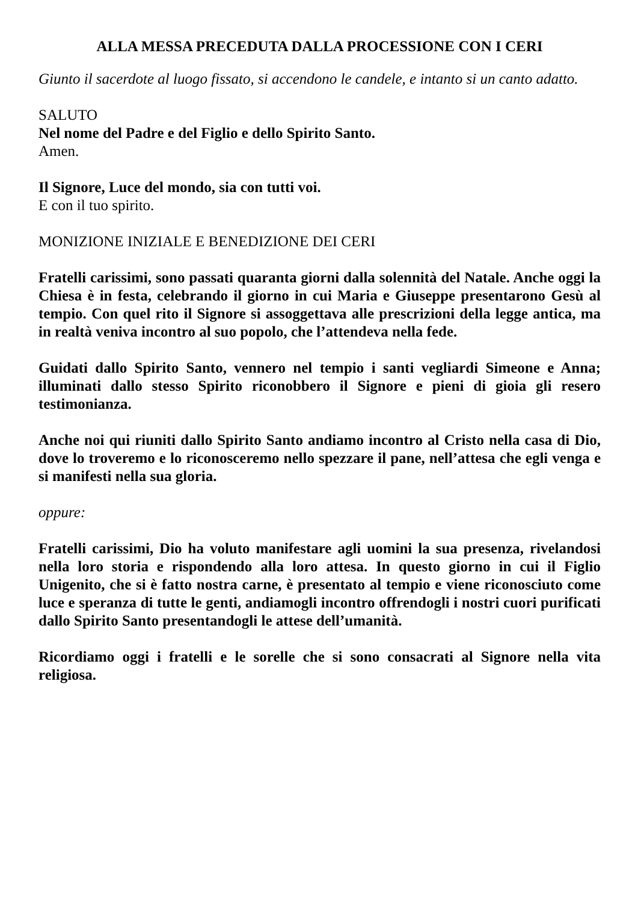ALLA MESSA PRECEDUTA DALLA PROCESSIONE CON I CERI
Giunto il sacerdote al luogo fissato, si accendono le candele, e intanto si un canto adatto.
SALUTO
Nel nome del Padre e del Figlio e dello Spirito Santo.
Amen.
Il Signore, Luce del mondo, sia con tutti voi.
E con il tuo spirito.
MONIZIONE INIZIALE E BENEDIZIONE DEI CERI
Fratelli carissimi, sono passati quaranta giorni dalla solennità del Natale. Anche oggi la Chiesa è in festa, celebrando il giorno in cui Maria e Giuseppe presentarono Gesù al tempio. Con quel rito il Signore si assoggettava alle prescrizioni della legge antica, ma in realtà veniva incontro al suo popolo, che l’attendeva nella fede.
Guidati dallo Spirito Santo, vennero nel tempio i santi vegliardi Simeone e Anna; illuminati dallo stesso Spirito riconobbero il Signore e pieni di gioia gli resero testimonianza.
Anche noi qui riuniti dallo Spirito Santo andiamo incontro al Cristo nella casa di Dio, dove lo troveremo e lo riconosceremo nello spezzare il pane, nell’attesa che egli venga e si manifesti nella sua gloria.
oppure:
Fratelli carissimi, Dio ha voluto manifestare agli uomini la sua presenza, rivelandosi nella loro storia e rispondendo alla loro attesa. In questo giorno in cui il Figlio Unigenito, che si è fatto nostra carne, è presentato al tempio e viene riconosciuto come luce e speranza di tutte le genti, andiamogli incontro offrendogli i nostri cuori purificati dallo Spirito Santo presentandogli le attese dell’umanità.
Ricordiamo oggi i fratelli e le sorelle che si sono consacrati al Signore nella vita religiosa.